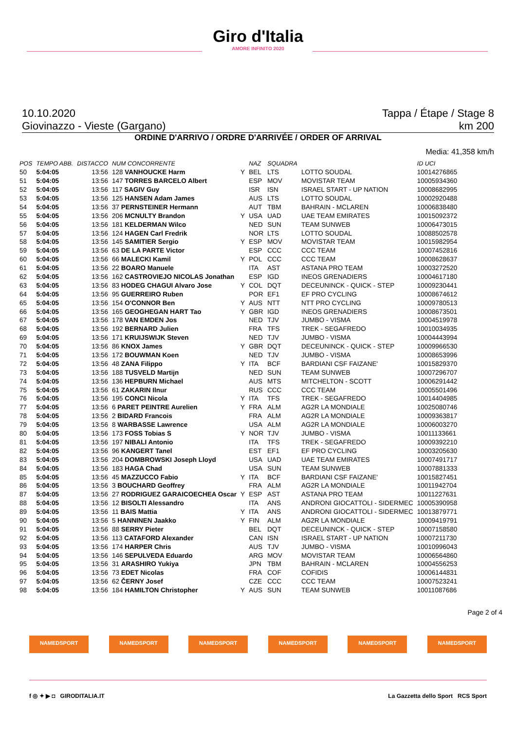Giro d'Italia
AMORE INFINITO 2020
10.10.2020 Tappa / Étape / Stage 8
Giovinazzo - Vieste (Gargano) km 200
ORDINE D'ARRIVO / ORDRE D'ARRIVÉE / ORDER OF ARRIVAL
Media: 41,358 km/h
| POS | TEMPO ABB. | DISTACCO | NUM CONCORRENTE | | NAZ | SQUADRA | | ID UCI |
| --- | --- | --- | --- | --- | --- | --- | --- | --- |
| 50 | 5:04:05 | 13:56 | 128 VANHOUCKE Harm | Y | BEL | LTS | LOTTO SOUDAL | 10014276865 |
| 51 | 5:04:05 | 13:56 | 147 TORRES BARCELO Albert | | ESP | MOV | MOVISTAR TEAM | 10005934360 |
| 52 | 5:04:05 | 13:56 | 117 SAGIV Guy | | ISR | ISN | ISRAEL START - UP NATION | 10008682995 |
| 53 | 5:04:05 | 13:56 | 125 HANSEN Adam James | | AUS | LTS | LOTTO SOUDAL | 10002920488 |
| 54 | 5:04:05 | 13:56 | 37 PERNSTEINER Hermann | | AUT | TBM | BAHRAIN - MCLAREN | 10006838480 |
| 55 | 5:04:05 | 13:56 | 206 MCNULTY Brandon | Y | USA | UAD | UAE TEAM EMIRATES | 10015092372 |
| 56 | 5:04:05 | 13:56 | 181 KELDERMAN Wilco | | NED | SUN | TEAM SUNWEB | 10006473015 |
| 57 | 5:04:05 | 13:56 | 124 HAGEN Carl Fredrik | | NOR | LTS | LOTTO SOUDAL | 10088502578 |
| 58 | 5:04:05 | 13:56 | 145 SAMITIER Sergio | Y | ESP | MOV | MOVISTAR TEAM | 10015982954 |
| 59 | 5:04:05 | 13:56 | 63 DE LA PARTE Victor | | ESP | CCC | CCC TEAM | 10007452816 |
| 60 | 5:04:05 | 13:56 | 66 MALECKI Kamil | Y | POL | CCC | CCC TEAM | 10008628637 |
| 61 | 5:04:05 | 13:56 | 22 BOARO Manuele | | ITA | AST | ASTANA PRO TEAM | 10003272520 |
| 62 | 5:04:05 | 13:56 | 162 CASTROVIEJO NICOLAS Jonathan | | ESP | IGD | INEOS GRENADIERS | 10004617180 |
| 63 | 5:04:05 | 13:56 | 83 HODEG CHAGUI Alvaro Jose | Y | COL | DQT | DECEUNINCK - QUICK - STEP | 10009230441 |
| 64 | 5:04:05 | 13:56 | 95 GUERREIRO Ruben | | POR | EF1 | EF PRO CYCLING | 10008674612 |
| 65 | 5:04:05 | 13:56 | 154 O'CONNOR Ben | Y | AUS | NTT | NTT PRO CYCLING | 10009780513 |
| 66 | 5:04:05 | 13:56 | 165 GEOGHEGAN HART Tao | Y | GBR | IGD | INEOS GRENADIERS | 10008673501 |
| 67 | 5:04:05 | 13:56 | 178 VAN EMDEN Jos | | NED | TJV | JUMBO - VISMA | 10004519978 |
| 68 | 5:04:05 | 13:56 | 192 BERNARD Julien | | FRA | TFS | TREK - SEGAFREDO | 10010034935 |
| 69 | 5:04:05 | 13:56 | 171 KRUIJSWIJK Steven | | NED | TJV | JUMBO - VISMA | 10004443994 |
| 70 | 5:04:05 | 13:56 | 86 KNOX James | Y | GBR | DQT | DECEUNINCK - QUICK - STEP | 10009966530 |
| 71 | 5:04:05 | 13:56 | 172 BOUWMAN Koen | | NED | TJV | JUMBO - VISMA | 10008653996 |
| 72 | 5:04:05 | 13:56 | 48 ZANA Filippo | Y | ITA | BCF | BARDIANI CSF FAIZANE' | 10015829370 |
| 73 | 5:04:05 | 13:56 | 188 TUSVELD Martijn | | NED | SUN | TEAM SUNWEB | 10007296707 |
| 74 | 5:04:05 | 13:56 | 136 HEPBURN Michael | | AUS | MTS | MITCHELTON - SCOTT | 10006291442 |
| 75 | 5:04:05 | 13:56 | 61 ZAKARIN Ilnur | | RUS | CCC | CCC TEAM | 10005501496 |
| 76 | 5:04:05 | 13:56 | 195 CONCI Nicola | Y | ITA | TFS | TREK - SEGAFREDO | 10014404985 |
| 77 | 5:04:05 | 13:56 | 6 PARET PEINTRE Aurelien | Y | FRA | ALM | AG2R LA MONDIALE | 10025080746 |
| 78 | 5:04:05 | 13:56 | 2 BIDARD Francois | | FRA | ALM | AG2R LA MONDIALE | 10009363817 |
| 79 | 5:04:05 | 13:56 | 8 WARBASSE Lawrence | | USA | ALM | AG2R LA MONDIALE | 10006003270 |
| 80 | 5:04:05 | 13:56 | 173 FOSS Tobias S | Y | NOR | TJV | JUMBO - VISMA | 10011133661 |
| 81 | 5:04:05 | 13:56 | 197 NIBALI Antonio | | ITA | TFS | TREK - SEGAFREDO | 10009392210 |
| 82 | 5:04:05 | 13:56 | 96 KANGERT Tanel | | EST | EF1 | EF PRO CYCLING | 10003205630 |
| 83 | 5:04:05 | 13:56 | 204 DOMBROWSKI Joseph Lloyd | | USA | UAD | UAE TEAM EMIRATES | 10007491717 |
| 84 | 5:04:05 | 13:56 | 183 HAGA Chad | | USA | SUN | TEAM SUNWEB | 10007881333 |
| 85 | 5:04:05 | 13:56 | 45 MAZZUCCO Fabio | Y | ITA | BCF | BARDIANI CSF FAIZANE' | 10015827451 |
| 86 | 5:04:05 | 13:56 | 3 BOUCHARD Geoffrey | | FRA | ALM | AG2R LA MONDIALE | 10011942704 |
| 87 | 5:04:05 | 13:56 | 27 RODRIGUEZ GARAICOECHEA Oscar | Y | ESP | AST | ASTANA PRO TEAM | 10011227631 |
| 88 | 5:04:05 | 13:56 | 12 BISOLTI Alessandro | | ITA | ANS | ANDRONI GIOCATTOLI - SIDERMEC | 10005390958 |
| 89 | 5:04:05 | 13:56 | 11 BAIS Mattia | Y | ITA | ANS | ANDRONI GIOCATTOLI - SIDERMEC | 10013879771 |
| 90 | 5:04:05 | 13:56 | 5 HANNINEN Jaakko | Y | FIN | ALM | AG2R LA MONDIALE | 10009419791 |
| 91 | 5:04:05 | 13:56 | 88 SERRY Pieter | | BEL | DQT | DECEUNINCK - QUICK - STEP | 10007158580 |
| 92 | 5:04:05 | 13:56 | 113 CATAFORD Alexander | | CAN | ISN | ISRAEL START - UP NATION | 10007211730 |
| 93 | 5:04:05 | 13:56 | 174 HARPER Chris | | AUS | TJV | JUMBO - VISMA | 10010996043 |
| 94 | 5:04:05 | 13:56 | 146 SEPULVEDA Eduardo | | ARG | MOV | MOVISTAR TEAM | 10006564860 |
| 95 | 5:04:05 | 13:56 | 31 ARASHIRO Yukiya | | JPN | TBM | BAHRAIN - MCLAREN | 10004556253 |
| 96 | 5:04:05 | 13:56 | 73 EDET Nicolas | | FRA | COF | COFIDIS | 10006144831 |
| 97 | 5:04:05 | 13:56 | 62 ČERNY Josef | | CZE | CCC | CCC TEAM | 10007523241 |
| 98 | 5:04:05 | 13:56 | 184 HAMILTON Christopher | Y | AUS | SUN | TEAM SUNWEB | 10011087686 |
Page 2 of 4
NAMEDSPORT NAMEDSPORT NAMEDSPORT NAMEDSPORT NAMEDSPORT NAMEDSPORT
f ◎ ✦ ▶ ◘ GIRODITALIA.IT La Gazzetta dello Sport RCS Sport